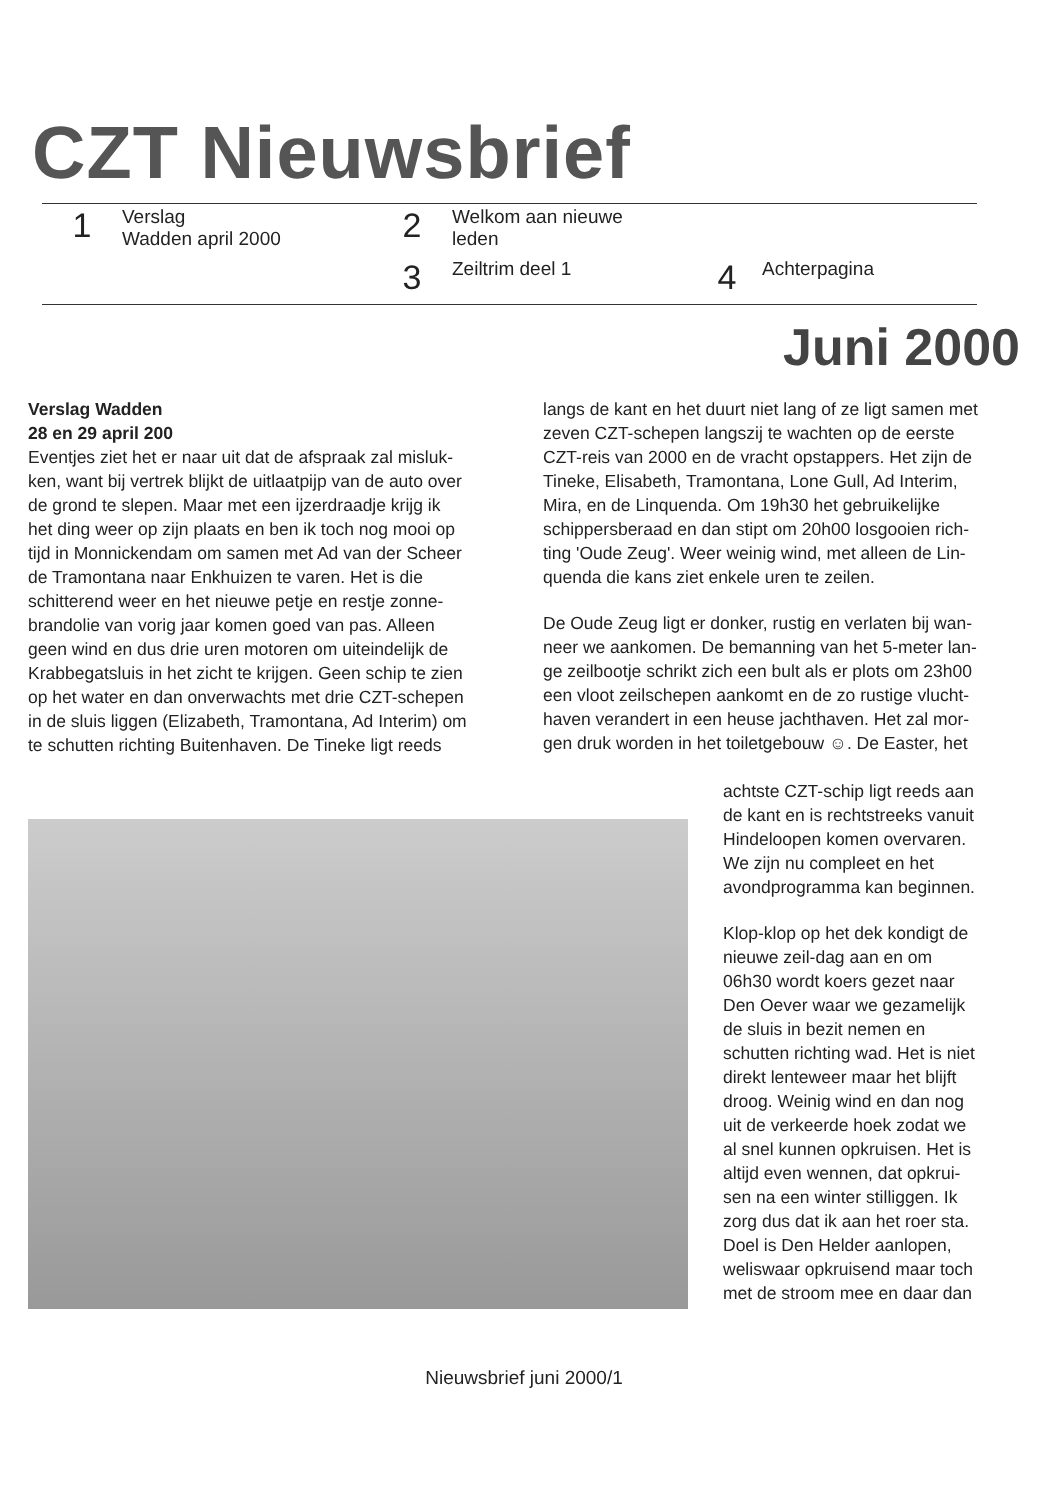CZT Nieuwsbrief
1
Verslag
Wadden april 2000
2
Welkom aan nieuwe
leden
3
Zeiltrim deel 1
4
Achterpagina
Juni 2000
Verslag Wadden
28 en 29 april 200
Eventjes ziet het er naar uit dat de afspraak zal misluk-ken, want bij vertrek blijkt de uitlaatpijp van de auto over de grond te slepen. Maar met een ijzerdraadje krijg ik het ding weer op zijn plaats en ben ik toch nog mooi op tijd in Monnickendam om samen met Ad van der Scheer de Tramontana naar Enkhuizen te varen. Het is die schitterend weer en het nieuwe petje en restje zonne-brandolie van vorig jaar komen goed van pas. Alleen geen wind en dus drie uren motoren om uiteindelijk de Krabbegatsluis in het zicht te krijgen. Geen schip te zien op het water en dan onverwachts met drie CZT-schepen in de sluis liggen (Elizabeth, Tramontana, Ad Interim) om te schutten richting Buitenhaven. De Tineke ligt reeds
langs de kant en het duurt niet lang of ze ligt samen met zeven CZT-schepen langszij te wachten op de eerste CZT-reis van 2000 en de vracht opstappers. Het zijn de Tineke, Elisabeth, Tramontana, Lone Gull, Ad Interim, Mira, en de Linquenda. Om 19h30 het gebruikelijke schippersberaad en dan stipt om 20h00 losgooien rich-ting 'Oude Zeug'. Weer weinig wind, met alleen de Lin-quenda die kans ziet enkele uren te zeilen.
De Oude Zeug ligt er donker, rustig en verlaten bij wan-neer we aankomen. De bemanning van het 5-meter lan-ge zeilbootje schrikt zich een bult als er plots om 23h00 een vloot zeilschepen aankomt en de zo rustige vlucht-haven verandert in een heuse jachthaven. Het zal mor-gen druk worden in het toiletgebouw ☺. De Easter, het
achtste CZT-schip ligt reeds aan de kant en is rechtstreeks vanuit Hindeloopen komen overvaren. We zijn nu compleet en het avondprogramma kan beginnen.
Klop-klop op het dek kondigt de nieuwe zeil-dag aan en om 06h30 wordt koers gezet naar Den Oever waar we gezamelijk de sluis in bezit nemen en schutten richting wad. Het is niet direkt lenteweer maar het blijft droog. Weinig wind en dan nog uit de verkeerde hoek zodat we al snel kunnen opkruisen. Het is altijd even wennen, dat opkrui-sen na een winter stilliggen. Ik zorg dus dat ik aan het roer sta. Doel is Den Helder aanlopen, weliswaar opkruisend maar toch met de stroom mee en daar dan
Nieuwsbrief juni 2000/1